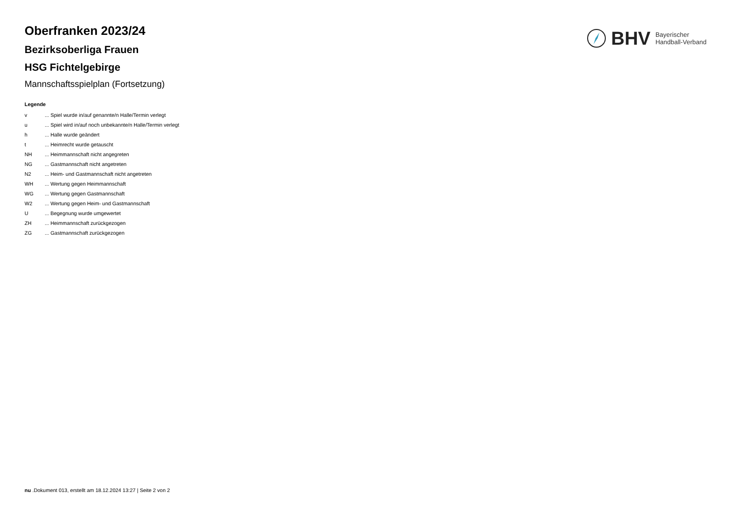BHV Bayerischer
Handball-Verband
Oberfranken 2023/24
Bezirksoberliga Frauen
HSG Fichtelgebirge
Mannschaftsspielplan (Fortsetzung)
Legende
| v | ... Spiel wurde in/auf genannte/n Halle/Termin verlegt |
| u | ... Spiel wird in/auf noch unbekannte/n Halle/Termin verlegt |
| h | ... Halle wurde geändert |
| t | ... Heimrecht wurde getauscht |
| NH | ... Heimmannschaft nicht angegreten |
| NG | ... Gastmannschaft nicht angetreten |
| N2 | ... Heim- und Gastmannschaft nicht angetreten |
| WH | ... Wertung gegen Heimmannschaft |
| WG | ... Wertung gegen Gastmannschaft |
| W2 | ... Wertung gegen Heim- und Gastmannschaft |
| U | ... Begegnung wurde umgewertet |
| ZH | ... Heimmannschaft zurückgezogen |
| ZG | ... Gastmannschaft zurückgezogen |
nu .Dokument 013, erstellt am 18.12.2024 13:27 | Seite 2 von 2